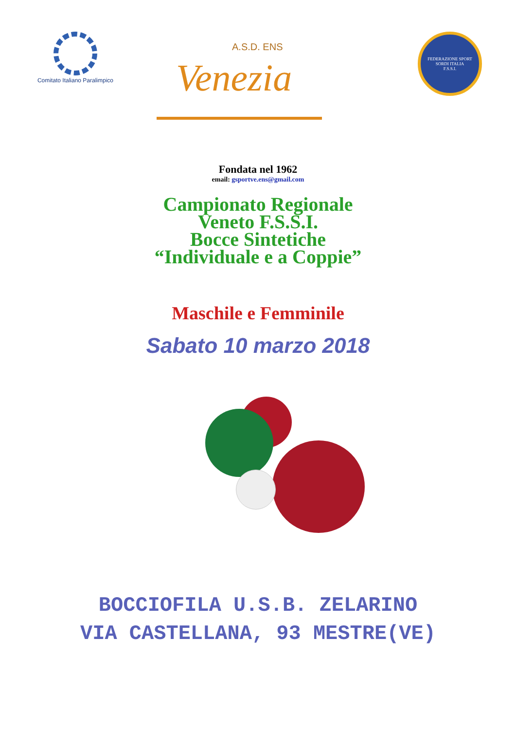Comitato Italiano Paralimpico
A.S.D. ENS
Venezia
FEDERAZIONE SPORT SORDI ITALIA
F.S.S.I.
Fondata nel 1962
email: gsportve.ens@gmail.com
Campionato Regionale
Veneto F.S.S.I.
Bocce Sintetiche
“Individuale e a Coppie”
Maschile e Femminile
Sabato 10 marzo 2018
BOCCIOFILA U.S.B. ZELARINO
VIA CASTELLANA, 93 MESTRE(VE)